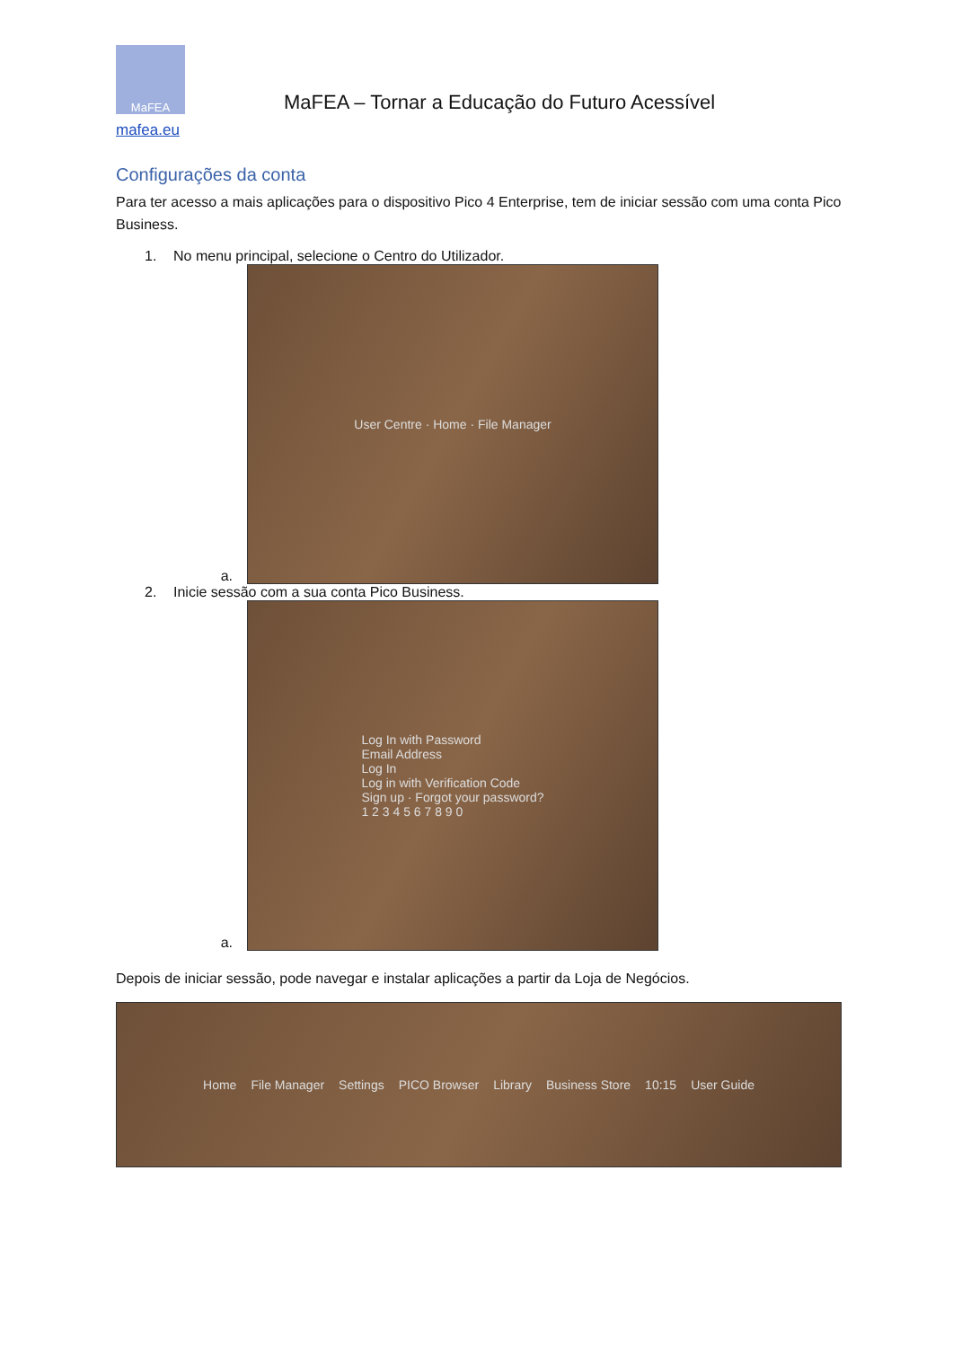MaFEA
MaFEA – Tornar a Educação do Futuro Acessível
mafea.eu
Configurações da conta
Para ter acesso a mais aplicações para o dispositivo Pico 4 Enterprise, tem de iniciar sessão com uma conta Pico Business.
1. No menu principal, selecione o Centro do Utilizador.
a.
User Centre · Home · File Manager
2. Inicie sessão com a sua conta Pico Business.
a.
Log In with Password
Email Address
Log In
Log in with Verification Code
Sign up · Forgot your password?
1 2 3 4 5 6 7 8 9 0
Depois de iniciar sessão, pode navegar e instalar aplicações a partir da Loja de Negócios.
Home File Manager Settings PICO Browser Library Business Store 10:15 User Guide